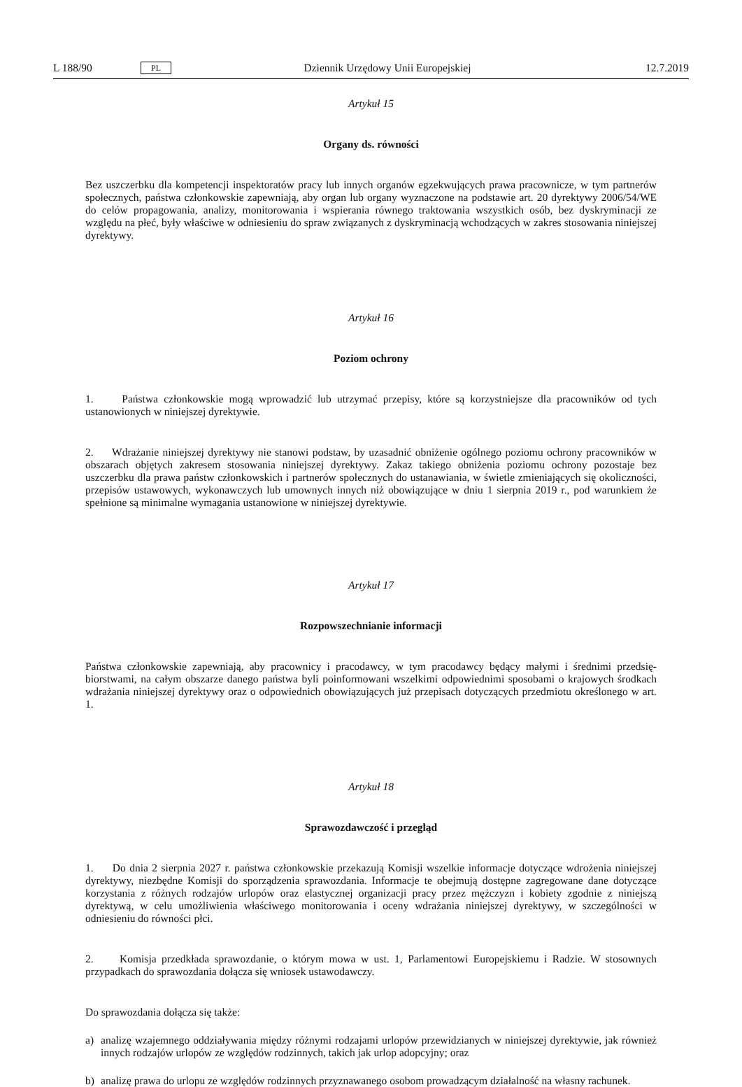L 188/90 PL Dziennik Urzędowy Unii Europejskiej 12.7.2019
Artykuł 15
Organy ds. równości
Bez uszczerbku dla kompetencji inspektoratów pracy lub innych organów egzekwujących prawa pracownicze, w tym partnerów społecznych, państwa członkowskie zapewniają, aby organ lub organy wyznaczone na podstawie art. 20 dyrektywy 2006/54/WE do celów propagowania, analizy, monitorowania i wspierania równego traktowania wszystkich osób, bez dyskryminacji ze względu na płeć, były właściwe w odniesieniu do spraw związanych z dyskryminacją wchodzących w zakres stosowania niniejszej dyrektywy.
Artykuł 16
Poziom ochrony
1. Państwa członkowskie mogą wprowadzić lub utrzymać przepisy, które są korzystniejsze dla pracowników od tych ustanowionych w niniejszej dyrektywie.
2. Wdrażanie niniejszej dyrektywy nie stanowi podstaw, by uzasadnić obniżenie ogólnego poziomu ochrony pracowników w obszarach objętych zakresem stosowania niniejszej dyrektywy. Zakaz takiego obniżenia poziomu ochrony pozostaje bez uszczerbku dla prawa państw członkowskich i partnerów społecznych do ustanawiania, w świetle zmieniających się okoliczności, przepisów ustawowych, wykonawczych lub umownych innych niż obowiązujące w dniu 1 sierpnia 2019 r., pod warunkiem że spełnione są minimalne wymagania ustanowione w niniejszej dyrektywie.
Artykuł 17
Rozpowszechnianie informacji
Państwa członkowskie zapewniają, aby pracownicy i pracodawcy, w tym pracodawcy będący małymi i średnimi przedsię­biorstwami, na całym obszarze danego państwa byli poinformowani wszelkimi odpowiednimi sposobami o krajowych środkach wdrażania niniejszej dyrektywy oraz o odpowiednich obowiązujących już przepisach dotyczących przedmiotu określonego w art. 1.
Artykuł 18
Sprawozdawczość i przegląd
1. Do dnia 2 sierpnia 2027 r. państwa członkowskie przekazują Komisji wszelkie informacje dotyczące wdrożenia niniejszej dyrektywy, niezbędne Komisji do sporządzenia sprawozdania. Informacje te obejmują dostępne zagregowane dane dotyczące korzystania z różnych rodzajów urlopów oraz elastycznej organizacji pracy przez mężczyzn i kobiety zgodnie z niniejszą dyrektywą, w celu umożliwienia właściwego monitorowania i oceny wdrażania niniejszej dyrektywy, w szczególności w odniesieniu do równości płci.
2. Komisja przedkłada sprawozdanie, o którym mowa w ust. 1, Parlamentowi Europejskiemu i Radzie. W stosownych przypadkach do sprawozdania dołącza się wniosek ustawodawczy.
Do sprawozdania dołącza się także:
a) analizę wzajemnego oddziaływania między różnymi rodzajami urlopów przewidzianych w niniejszej dyrektywie, jak również innych rodzajów urlopów ze względów rodzinnych, takich jak urlop adopcyjny; oraz
b) analizę prawa do urlopu ze względów rodzinnych przyznawanego osobom prowadzącym działalność na własny rachunek.